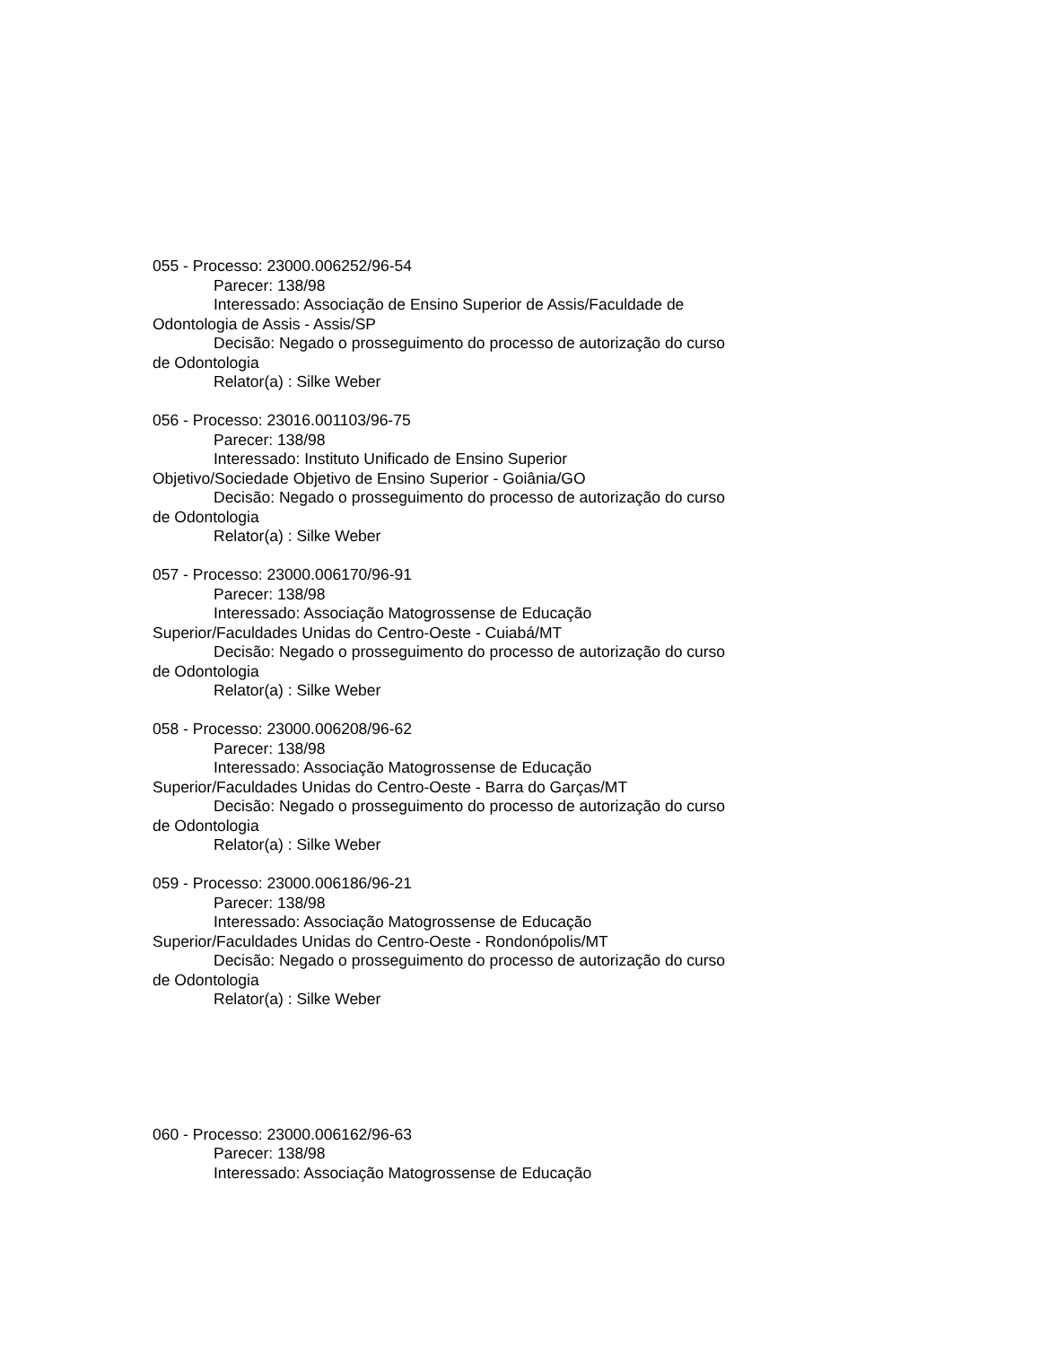055 - Processo: 23000.006252/96-54
Parecer: 138/98
Interessado: Associação de Ensino Superior de Assis/Faculdade de Odontologia de Assis - Assis/SP
Decisão: Negado o prosseguimento do processo de autorização do curso de Odontologia
Relator(a) : Silke Weber
056 - Processo: 23016.001103/96-75
Parecer: 138/98
Interessado: Instituto Unificado de Ensino Superior
Objetivo/Sociedade Objetivo de Ensino Superior - Goiânia/GO
Decisão: Negado o prosseguimento do processo de autorização do curso de Odontologia
Relator(a) : Silke Weber
057 - Processo: 23000.006170/96-91
Parecer: 138/98
Interessado: Associação Matogrossense de Educação
Superior/Faculdades Unidas do Centro-Oeste - Cuiabá/MT
Decisão: Negado o prosseguimento do processo de autorização do curso de Odontologia
Relator(a) : Silke Weber
058 - Processo: 23000.006208/96-62
Parecer: 138/98
Interessado: Associação Matogrossense de Educação
Superior/Faculdades Unidas do Centro-Oeste - Barra do Garças/MT
Decisão: Negado o prosseguimento do processo de autorização do curso de Odontologia
Relator(a) : Silke Weber
059 - Processo: 23000.006186/96-21
Parecer: 138/98
Interessado: Associação Matogrossense de Educação
Superior/Faculdades Unidas do Centro-Oeste - Rondonópolis/MT
Decisão: Negado o prosseguimento do processo de autorização do curso de Odontologia
Relator(a) : Silke Weber
060 - Processo: 23000.006162/96-63
Parecer: 138/98
Interessado: Associação Matogrossense de Educação